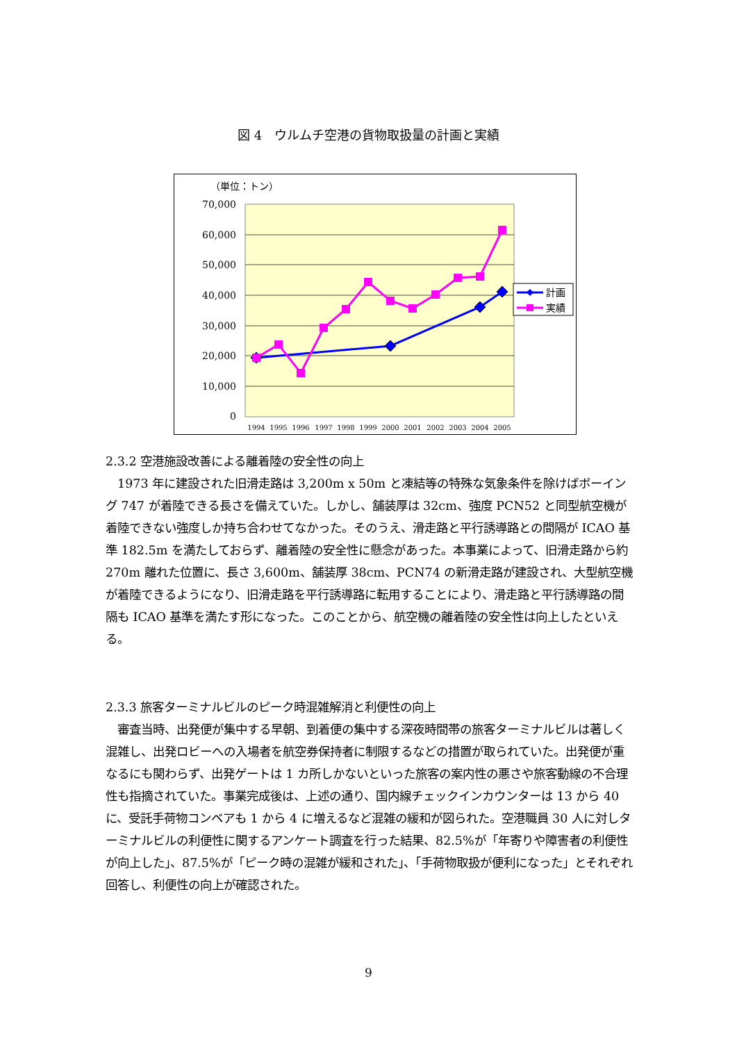図 4　ウルムチ空港の貨物取扱量の計画と実績
（単位：トン）
70,000
60,000
50,000
40,000
30,000
20,000
10,000
0
1994
1995
1996
1997
1998
1999
2000
2001
2002
2003
2004
2005
計画
実績
2.3.2 空港施設改善による離着陸の安全性の向上
　1973 年に建設された旧滑走路は 3,200m x 50m と凍結等の特殊な気象条件を除けばボーイング 747 が着陸できる長さを備えていた。しかし、舗装厚は 32cm、強度 PCN52 と同型航空機が着陸できない強度しか持ち合わせてなかった。そのうえ、滑走路と平行誘導路との間隔が ICAO 基準 182.5m を満たしておらず、離着陸の安全性に懸念があった。本事業によって、旧滑走路から約 270m 離れた位置に、長さ 3,600m、舗装厚 38cm、PCN74 の新滑走路が建設され、大型航空機が着陸できるようになり、旧滑走路を平行誘導路に転用することにより、滑走路と平行誘導路の間隔も ICAO 基準を満たす形になった。このことから、航空機の離着陸の安全性は向上したといえる。
2.3.3 旅客ターミナルビルのピーク時混雑解消と利便性の向上
　審査当時、出発便が集中する早朝、到着便の集中する深夜時間帯の旅客ターミナルビルは著しく混雑し、出発ロビーへの入場者を航空券保持者に制限するなどの措置が取られていた。出発便が重なるにも関わらず、出発ゲートは 1 カ所しかないといった旅客の案内性の悪さや旅客動線の不合理性も指摘されていた。事業完成後は、上述の通り、国内線チェックインカウンターは 13 から 40 に、受託手荷物コンベアも 1 から 4 に増えるなど混雑の緩和が図られた。空港職員 30 人に対しターミナルビルの利便性に関するアンケート調査を行った結果、82.5%が「年寄りや障害者の利便性が向上した」、87.5%が「ピーク時の混雑が緩和された」、「手荷物取扱が便利になった」とそれぞれ回答し、利便性の向上が確認された。
9